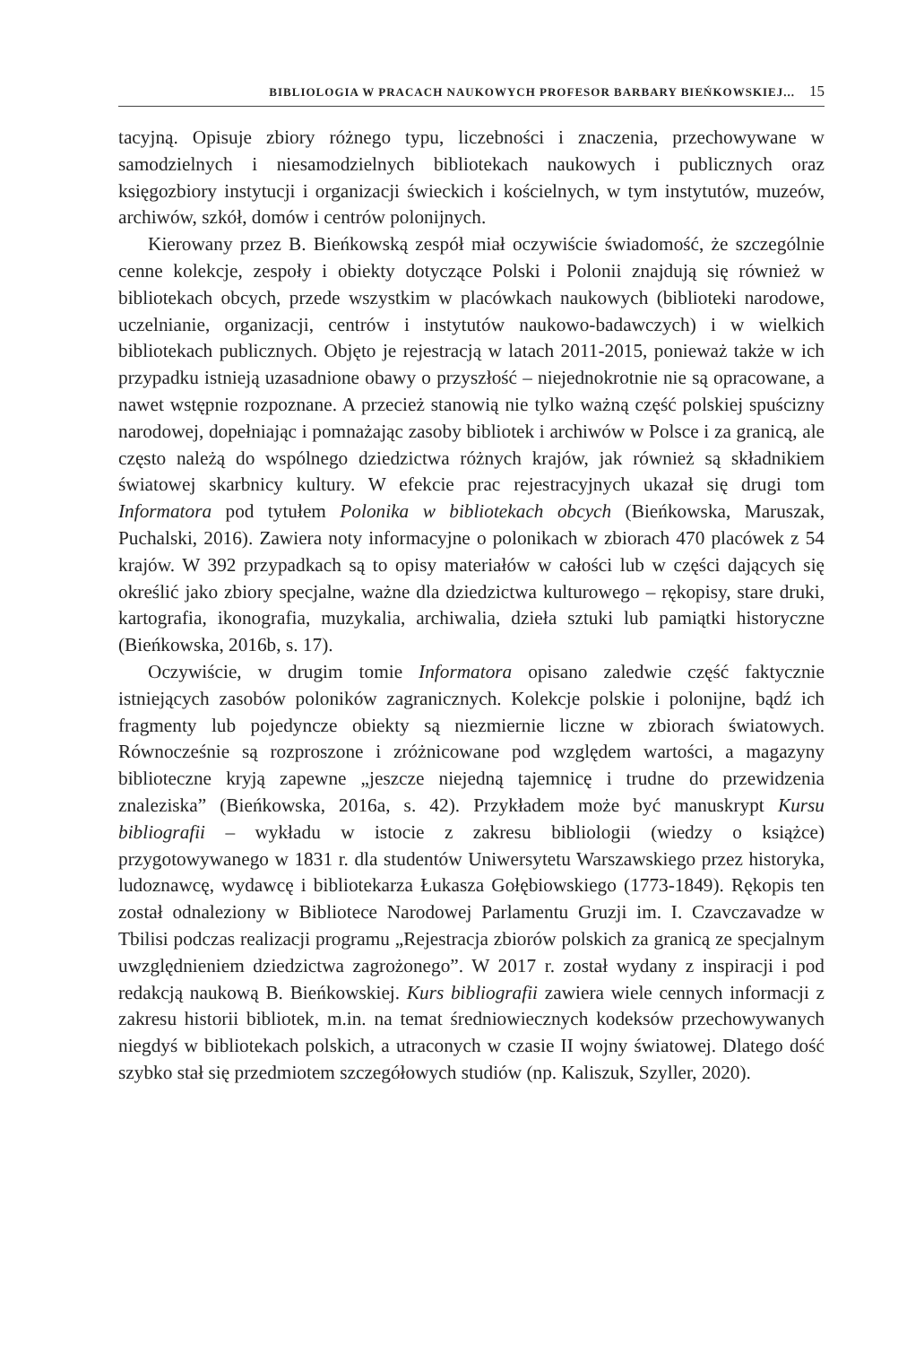BIBLIOLOGIA W PRACACH NAUKOWYCH PROFESOR BARBARY BIEŃKOWSKIEJ... 15
tacyjną. Opisuje zbiory różnego typu, liczebności i znaczenia, przechowywane w samodzielnych i niesamodzielnych bibliotekach naukowych i publicznych oraz księgozbiory instytucji i organizacji świeckich i kościelnych, w tym instytutów, muzeów, archiwów, szkół, domów i centrów polonijnych.
Kierowany przez B. Bieńkowską zespół miał oczywiście świadomość, że szczególnie cenne kolekcje, zespoły i obiekty dotyczące Polski i Polonii znajdują się również w bibliotekach obcych, przede wszystkim w placówkach naukowych (biblioteki narodowe, uczelnianie, organizacji, centrów i instytutów naukowo-badawczych) i w wielkich bibliotekach publicznych. Objęto je rejestracją w latach 2011-2015, ponieważ także w ich przypadku istnieją uzasadnione obawy o przyszłość – niejednokrotnie nie są opracowane, a nawet wstępnie rozpoznane. A przecież stanowią nie tylko ważną część polskiej spuścizny narodowej, dopełniając i pomnażając zasoby bibliotek i archiwów w Polsce i za granicą, ale często należą do wspólnego dziedzictwa różnych krajów, jak również są składnikiem światowej skarbnicy kultury. W efekcie prac rejestracyjnych ukazał się drugi tom Informatora pod tytułem Polonika w bibliotekach obcych (Bieńkowska, Maruszak, Puchalski, 2016). Zawiera noty informacyjne o polonikach w zbiorach 470 placówek z 54 krajów. W 392 przypadkach są to opisy materiałów w całości lub w części dających się określić jako zbiory specjalne, ważne dla dziedzictwa kulturowego – rękopisy, stare druki, kartografia, ikonografia, muzykalia, archiwalia, dzieła sztuki lub pamiątki historyczne (Bieńkowska, 2016b, s. 17).
Oczywiście, w drugim tomie Informatora opisano zaledwie część faktycznie istniejących zasobów poloników zagranicznych. Kolekcje polskie i polonijne, bądź ich fragmenty lub pojedyncze obiekty są niezmiernie liczne w zbiorach światowych. Równocześnie są rozproszone i zróżnicowane pod względem wartości, a magazyny biblioteczne kryją zapewne „jeszcze niejedną tajemnicę i trudne do przewidzenia znaleziska” (Bieńkowska, 2016a, s. 42). Przykładem może być manuskrypt Kursu bibliografii – wykładu w istocie z zakresu bibliologii (wiedzy o książce) przygotowywanego w 1831 r. dla studentów Uniwersytetu Warszawskiego przez historyka, ludoznawcę, wydawcę i bibliotekarza Łukasza Gołębiowskiego (1773-1849). Rękopis ten został odnaleziony w Bibliotece Narodowej Parlamentu Gruzji im. I. Czavczavadze w Tbilisi podczas realizacji programu „Rejestracja zbiorów polskich za granicą ze specjalnym uwzględnieniem dziedzictwa zagrożonego”. W 2017 r. został wydany z inspiracji i pod redakcją naukową B. Bieńkowskiej. Kurs bibliografii zawiera wiele cennych informacji z zakresu historii bibliotek, m.in. na temat średniowiecznych kodeksów przechowywanych niegdyś w bibliotekach polskich, a utraconych w czasie II wojny światowej. Dlatego dość szybko stał się przedmiotem szczegółowych studiów (np. Kaliszuk, Szyller, 2020).